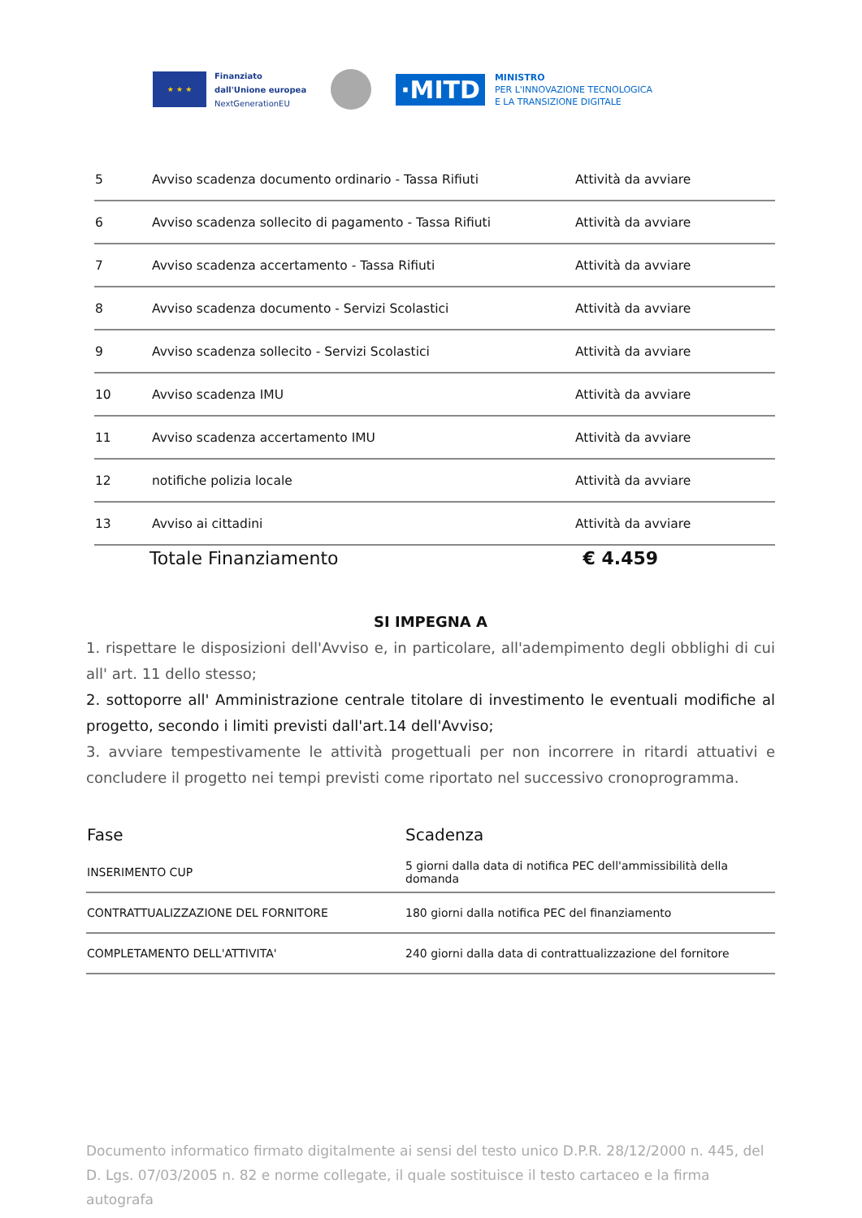★ ★ ★
Finanziato
dall'Unione europea
NextGenerationEU
·MITD
MINISTRO
PER L'INNOVAZIONE TECNOLOGICA
E LA TRANSIZIONE DIGITALE
| 5 | Avviso scadenza documento ordinario - Tassa Rifiuti | Attività da avviare |
| 6 | Avviso scadenza sollecito di pagamento - Tassa Rifiuti | Attività da avviare |
| 7 | Avviso scadenza accertamento - Tassa Rifiuti | Attività da avviare |
| 8 | Avviso scadenza documento - Servizi Scolastici | Attività da avviare |
| 9 | Avviso scadenza sollecito - Servizi Scolastici | Attività da avviare |
| 10 | Avviso scadenza IMU | Attività da avviare |
| 11 | Avviso scadenza accertamento IMU | Attività da avviare |
| 12 | notifiche polizia locale | Attività da avviare |
| 13 | Avviso ai cittadini | Attività da avviare |
Totale Finanziamento € 4.459
SI IMPEGNA A
1. rispettare le disposizioni dell'Avviso e, in particolare, all'adempimento degli obblighi di cui all' art. 11 dello stesso;
2. sottoporre all' Amministrazione centrale titolare di investimento le eventuali modifiche al progetto, secondo i limiti previsti dall'art.14 dell'Avviso;
3. avviare tempestivamente le attività progettuali per non incorrere in ritardi attuativi e concludere il progetto nei tempi previsti come riportato nel successivo cronoprogramma.
| Fase | Scadenza |
| --- | --- |
| INSERIMENTO CUP | 5 giorni dalla data di notifica PEC dell'ammissibilità della domanda |
| CONTRATTUALIZZAZIONE DEL FORNITORE | 180 giorni dalla notifica PEC del finanziamento |
| COMPLETAMENTO DELL'ATTIVITA' | 240 giorni dalla data di contrattualizzazione del fornitore |
Documento informatico firmato digitalmente ai sensi del testo unico D.P.R. 28/12/2000 n. 445, del D. Lgs. 07/03/2005 n. 82 e norme collegate, il quale sostituisce il testo cartaceo e la firma autografa